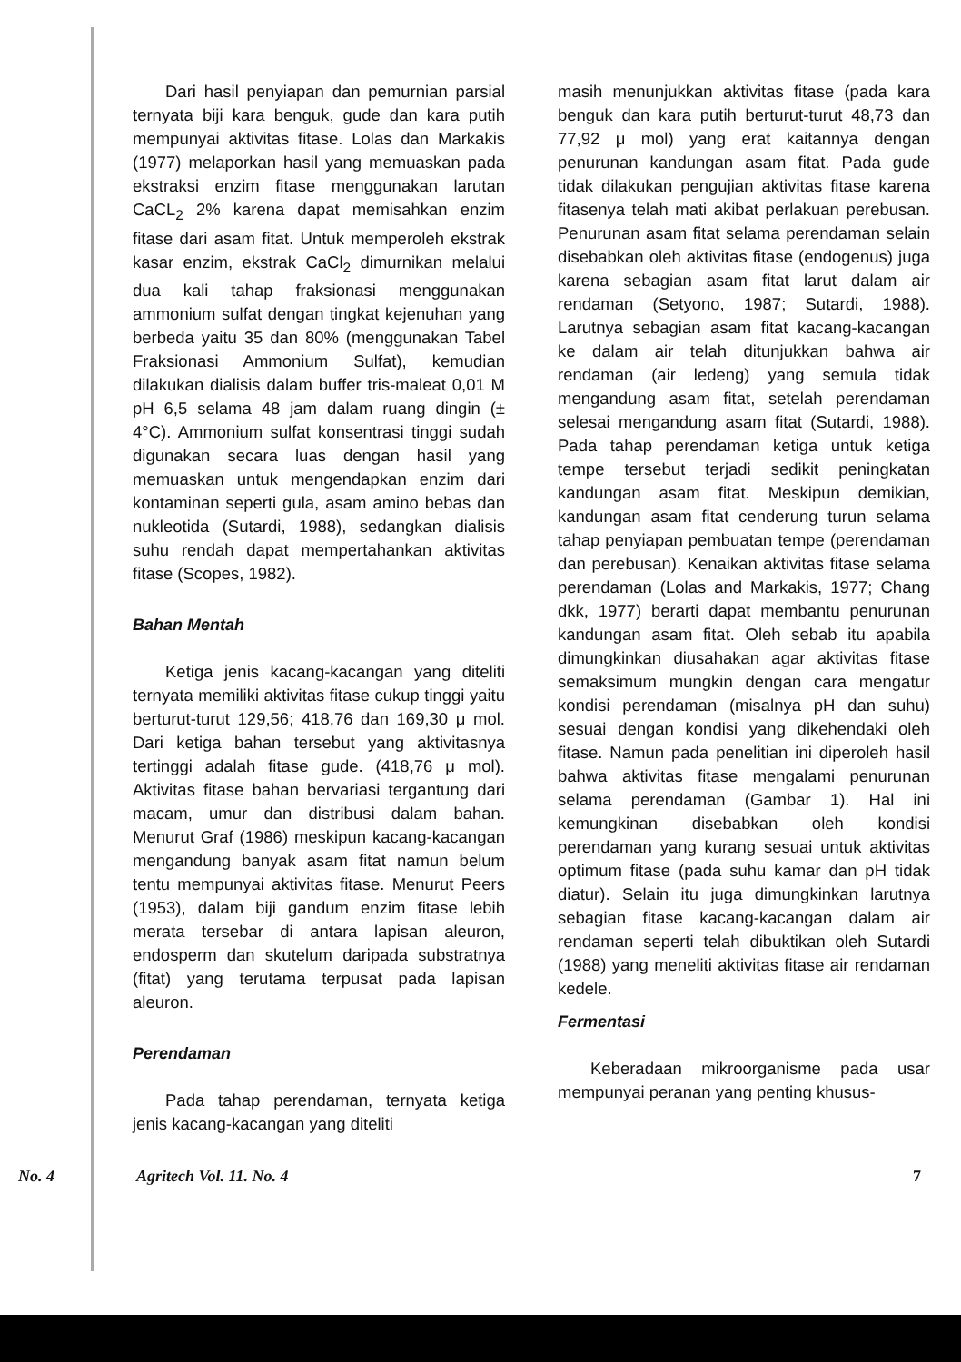Dari hasil penyiapan dan pemurnian parsial ternyata biji kara benguk, gude dan kara putih mempunyai aktivitas fitase. Lolas dan Markakis (1977) melaporkan hasil yang memuaskan pada ekstraksi enzim fitase menggunakan larutan CaCL<sub>2</sub> 2% karena dapat memisahkan enzim fitase dari asam fitat. Untuk memperoleh ekstrak kasar enzim, ekstrak CaCl<sub>2</sub> dimurnikan melalui dua kali tahap fraksionasi menggunakan ammonium sulfat dengan tingkat kejenuhan yang berbeda yaitu 35 dan 80% (menggunakan Tabel Fraksionasi Ammonium Sulfat), kemudian dilakukan dialisis dalam buffer tris-maleat 0,01 M pH 6,5 selama 48 jam dalam ruang dingin (± 4°C). Ammonium sulfat konsentrasi tinggi sudah digunakan secara luas dengan hasil yang memuaskan untuk mengendapkan enzim dari kontaminan seperti gula, asam amino bebas dan nukleotida (Sutardi, 1988), sedangkan dialisis suhu rendah dapat mempertahankan aktivitas fitase (Scopes, 1982).
Bahan Mentah
Ketiga jenis kacang-kacangan yang diteliti ternyata memiliki aktivitas fitase cukup tinggi yaitu berturut-turut 129,56; 418,76 dan 169,30 μ mol. Dari ketiga bahan tersebut yang aktivitasnya tertinggi adalah fitase gude. (418,76 μ mol). Aktivitas fitase bahan bervariasi tergantung dari macam, umur dan distribusi dalam bahan. Menurut Graf (1986) meskipun kacang-kacangan mengandung banyak asam fitat namun belum tentu mempunyai aktivitas fitase. Menurut Peers (1953), dalam biji gandum enzim fitase lebih merata tersebar di antara lapisan aleuron, endosperm dan skutelum daripada substratnya (fitat) yang terutama terpusat pada lapisan aleuron.
Perendaman
Pada tahap perendaman, ternyata ketiga jenis kacang-kacangan yang diteliti
masih menunjukkan aktivitas fitase (pada kara benguk dan kara putih berturut-turut 48,73 dan 77,92 μ mol) yang erat kaitannya dengan penurunan kandungan asam fitat. Pada gude tidak dilakukan pengujian aktivitas fitase karena fitasenya telah mati akibat perlakuan perebusan. Penurunan asam fitat selama perendaman selain disebabkan oleh aktivitas fitase (endogenus) juga karena sebagian asam fitat larut dalam air rendaman (Setyono, 1987; Sutardi, 1988). Larutnya sebagian asam fitat kacang-kacangan ke dalam air telah ditunjukkan bahwa air rendaman (air ledeng) yang semula tidak mengandung asam fitat, setelah perendaman selesai mengandung asam fitat (Sutardi, 1988). Pada tahap perendaman ketiga untuk ketiga tempe tersebut terjadi sedikit peningkatan kandungan asam fitat. Meskipun demikian, kandungan asam fitat cenderung turun selama tahap penyiapan pembuatan tempe (perendaman dan perebusan). Kenaikan aktivitas fitase selama perendaman (Lolas and Markakis, 1977; Chang dkk, 1977) berarti dapat membantu penurunan kandungan asam fitat. Oleh sebab itu apabila dimungkinkan diusahakan agar aktivitas fitase semaksimum mungkin dengan cara mengatur kondisi perendaman (misalnya pH dan suhu) sesuai dengan kondisi yang dikehendaki oleh fitase. Namun pada penelitian ini diperoleh hasil bahwa aktivitas fitase mengalami penurunan selama perendaman (Gambar 1). Hal ini kemungkinan disebabkan oleh kondisi perendaman yang kurang sesuai untuk aktivitas optimum fitase (pada suhu kamar dan pH tidak diatur). Selain itu juga dimungkinkan larutnya sebagian fitase kacang-kacangan dalam air rendaman seperti telah dibuktikan oleh Sutardi (1988) yang meneliti aktivitas fitase air rendaman kedele.
Fermentasi
Keberadaan mikroorganisme pada usar mempunyai peranan yang penting khusus-
No. 4 Agritech Vol. 11. No. 4 7